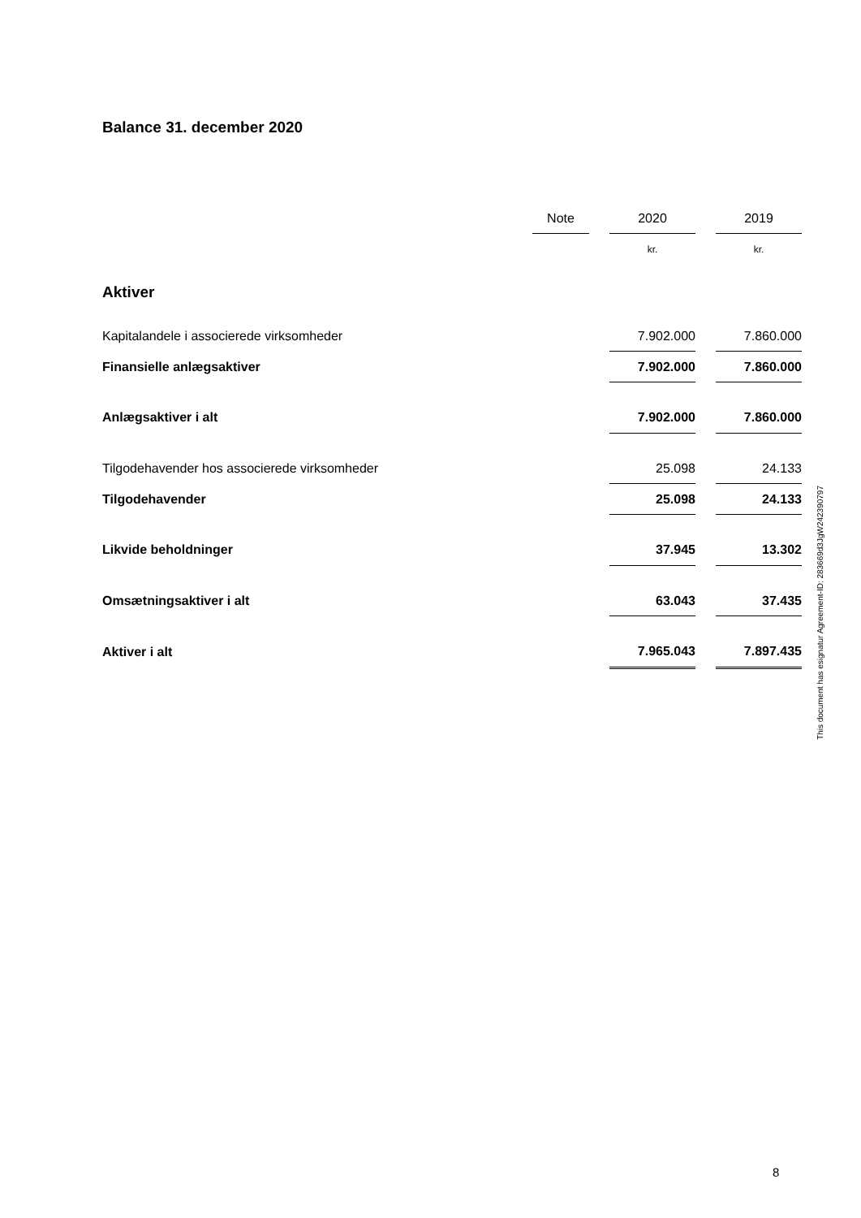Balance 31. december 2020
| | Note | | 2020 | | 2019 |
| --- | --- | --- | --- | --- | --- |
| | | | kr. | | kr. |
| Aktiver | | | | | |
| Kapitalandele i associerede virksomheder | | | 7.902.000 | | 7.860.000 |
| Finansielle anlægsaktiver | | | 7.902.000 | | 7.860.000 |
| Anlægsaktiver i alt | | | 7.902.000 | | 7.860.000 |
| Tilgodehavender hos associerede virksomheder | | | 25.098 | | 24.133 |
| Tilgodehavender | | | 25.098 | | 24.133 |
| Likvide beholdninger | | | 37.945 | | 13.302 |
| Omsætningsaktiver i alt | | | 63.043 | | 37.435 |
| Aktiver i alt | | | 7.965.043 | | 7.897.435 |
This document has esignatur Agreement-ID: 283669d3JgW242390797
8